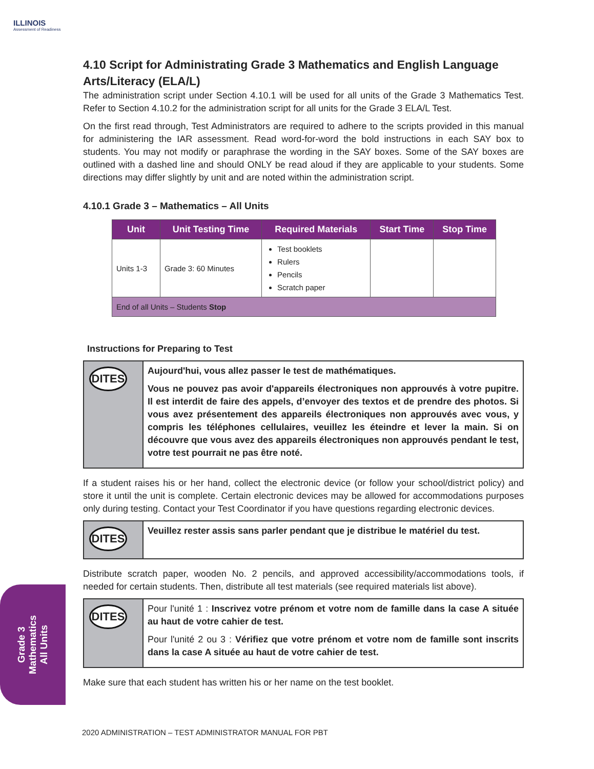ILLINOIS
Assessment of Readiness
4.10 Script for Administrating Grade 3 Mathematics and English Language Arts/Literacy (ELA/L)
The administration script under Section 4.10.1 will be used for all units of the Grade 3 Mathematics Test. Refer to Section 4.10.2 for the administration script for all units for the Grade 3 ELA/L Test.
On the first read through, Test Administrators are required to adhere to the scripts provided in this manual for administering the IAR assessment. Read word-for-word the bold instructions in each SAY box to students. You may not modify or paraphrase the wording in the SAY boxes. Some of the SAY boxes are outlined with a dashed line and should ONLY be read aloud if they are applicable to your students. Some directions may differ slightly by unit and are noted within the administration script.
4.10.1 Grade 3 – Mathematics – All Units
| Unit | Unit Testing Time | Required Materials | Start Time | Stop Time |
| --- | --- | --- | --- | --- |
| Units 1-3 | Grade 3: 60 Minutes | Test booklets Rulers Pencils Scratch paper | | |
| End of all Units – Students Stop | | | | |
Instructions for Preparing to Test
DITES
Aujourd'hui, vous allez passer le test de mathématiques.
Vous ne pouvez pas avoir d'appareils électroniques non approuvés à votre pupitre. Il est interdit de faire des appels, d’envoyer des textos et de prendre des photos. Si vous avez présentement des appareils électroniques non approuvés avec vous, y compris les téléphones cellulaires, veuillez les éteindre et lever la main. Si on découvre que vous avez des appareils électroniques non approuvés pendant le test, votre test pourrait ne pas être noté.
If a student raises his or her hand, collect the electronic device (or follow your school/district policy) and store it until the unit is complete. Certain electronic devices may be allowed for accommodations purposes only during testing. Contact your Test Coordinator if you have questions regarding electronic devices.
DITES
Veuillez rester assis sans parler pendant que je distribue le matériel du test.
Distribute scratch paper, wooden No. 2 pencils, and approved accessibility/accommodations tools, if needed for certain students. Then, distribute all test materials (see required materials list above).
DITES
Pour l'unité 1 : Inscrivez votre prénom et votre nom de famille dans la case A située au haut de votre cahier de test.
Pour l'unité 2 ou 3 : Vérifiez que votre prénom et votre nom de famille sont inscrits dans la case A située au haut de votre cahier de test.
Make sure that each student has written his or her name on the test booklet.
Grade 3
Mathematics
All Units
2020 ADMINISTRATION – TEST ADMINISTRATOR MANUAL FOR PBT